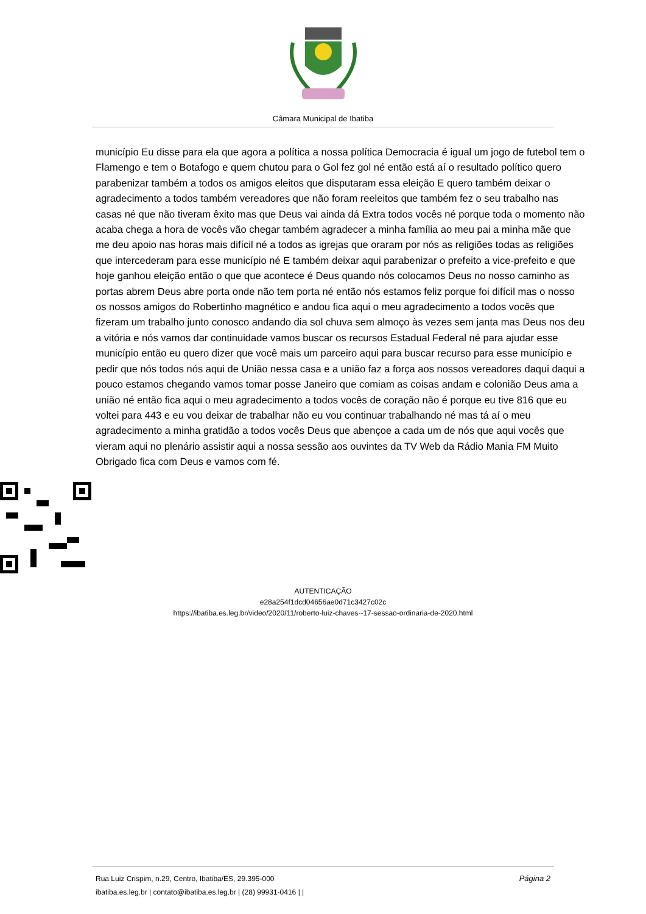Câmara Municipal de Ibatiba
município Eu disse para ela que agora a política a nossa política Democracia é igual um jogo de futebol tem o Flamengo e tem o Botafogo e quem chutou para o Gol fez gol né então está aí o resultado político quero parabenizar também a todos os amigos eleitos que disputaram essa eleição E quero também deixar o agradecimento a todos também vereadores que não foram reeleitos que também fez o seu trabalho nas casas né que não tiveram êxito mas que Deus vai ainda dá Extra todos vocês né porque toda o momento não acaba chega a hora de vocês vão chegar também agradecer a minha família ao meu pai a minha mãe que me deu apoio nas horas mais difícil né a todos as igrejas que oraram por nós as religiões todas as religiões que intercederam para esse município né E também deixar aqui parabenizar o prefeito a vice-prefeito e que hoje ganhou eleição então o que que acontece é Deus quando nós colocamos Deus no nosso caminho as portas abrem Deus abre porta onde não tem porta né então nós estamos feliz porque foi difícil mas o nosso os nossos amigos do Robertinho magnético e andou fica aqui o meu agradecimento a todos vocês que fizeram um trabalho junto conosco andando dia sol chuva sem almoço às vezes sem janta mas Deus nos deu a vitória e nós vamos dar continuidade vamos buscar os recursos Estadual Federal né para ajudar esse município então eu quero dizer que você mais um parceiro aqui para buscar recurso para esse município e pedir que nós todos nós aqui de União nessa casa e a união faz a força aos nossos vereadores daqui daqui a pouco estamos chegando vamos tomar posse Janeiro que comiam as coisas andam e colonião Deus ama a união né então fica aqui o meu agradecimento a todos vocês de coração não é porque eu tive 816 que eu voltei para 443 e eu vou deixar de trabalhar não eu vou continuar trabalhando né mas tá aí o meu agradecimento a minha gratidão a todos vocês Deus que abençoe a cada um de nós que aqui vocês que vieram aqui no plenário assistir aqui a nossa sessão aos ouvintes da TV Web da Rádio Mania FM Muito Obrigado fica com Deus e vamos com fé.
AUTENTICAÇÃO
e28a254f1dcd04656ae0d71c3427c02c
https://ibatiba.es.leg.br/video/2020/11/roberto-luiz-chaves--17-sessao-ordinaria-de-2020.html
Página 2 Rua Luiz Crispim, n.29, Centro, Ibatiba/ES, 29.395-000
ibatiba.es.leg.br | contato@ibatiba.es.leg.br | (28) 99931-0416 | |